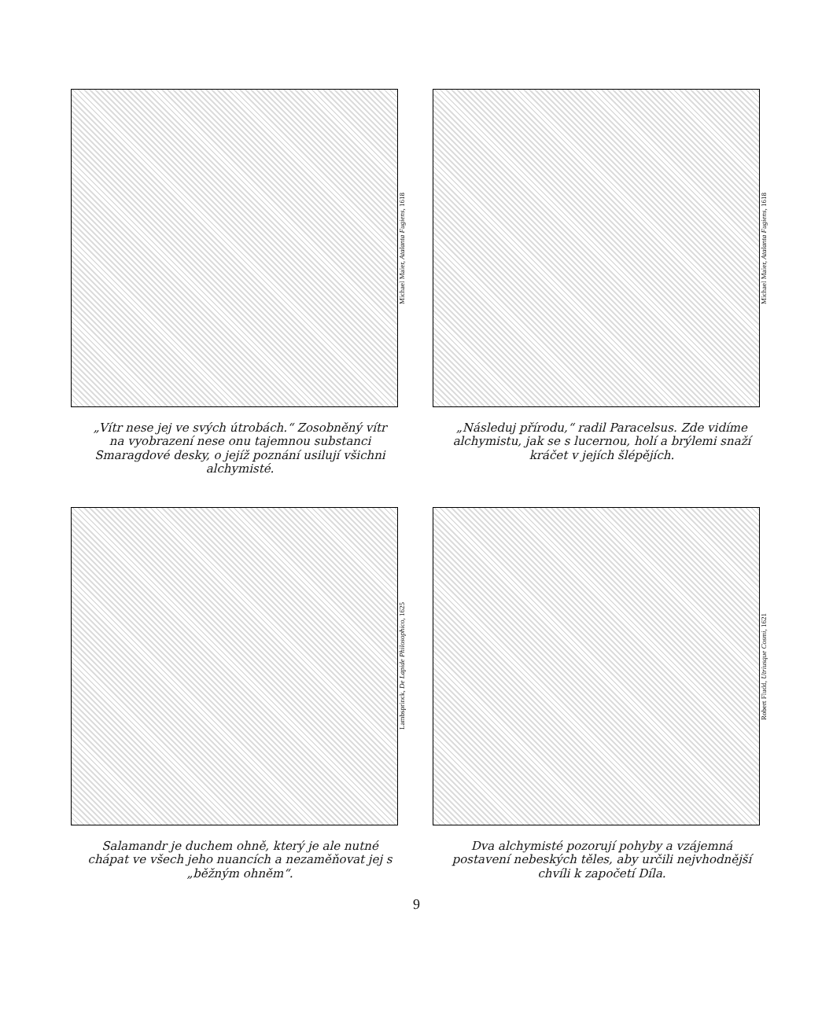Michael Maier, Atalanta Fugiens, 1618
„Vítr nese jej ve svých útrobách.“ Zosobněný vítr na vyobrazení nese onu tajemnou substanci Smaragdové desky, o jejíž poznání usilují všichni alchymisté.
Michael Maier, Atalanta Fugiens, 1618
„Následuj přírodu,“ radil Paracelsus. Zde vidíme alchymistu, jak se s lucernou, holí a brýlemi snaží kráčet v jejích šlépějích.
Lambsprinck, De Lapide Philosophico, 1625
Salamandr je duchem ohně, který je ale nutné chápat ve všech jeho nuancích a nezaměňovat jej s „běžným ohněm“.
Robert Fludd, Utriusque Cosmi, 1621
Dva alchymisté pozorují pohyby a vzájemná postavení nebeských těles, aby určili nejvhodnější chvíli k započetí Díla.
9